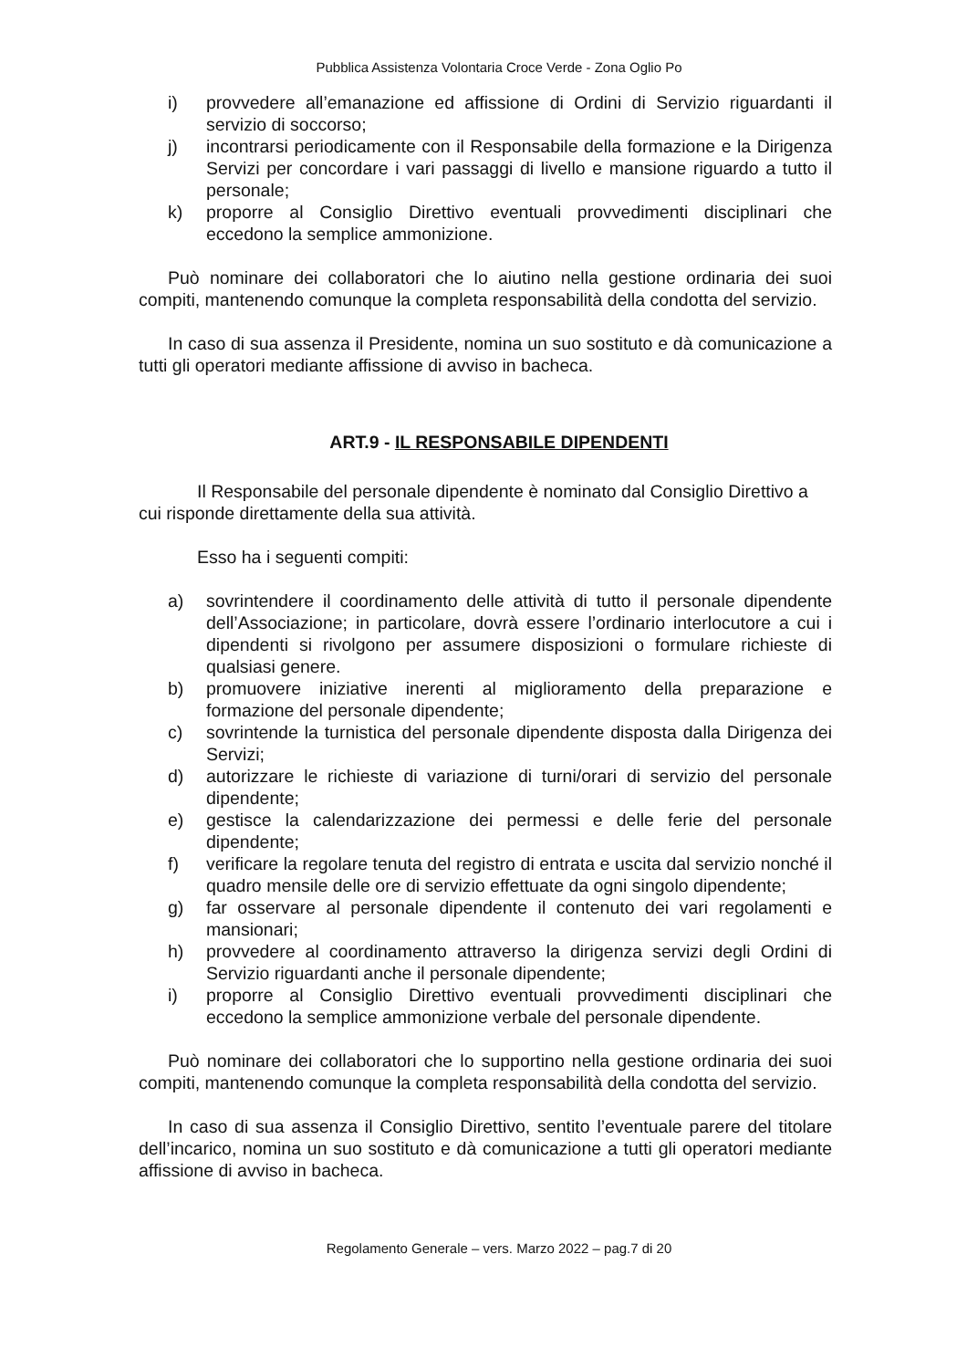Pubblica Assistenza Volontaria Croce Verde - Zona Oglio Po
i) provvedere all’emanazione ed affissione di Ordini di Servizio riguardanti il servizio di soccorso;
j) incontrarsi periodicamente con il Responsabile della formazione e la Dirigenza Servizi per concordare i vari passaggi di livello e mansione riguardo a tutto il personale;
k) proporre al Consiglio Direttivo eventuali provvedimenti disciplinari che eccedono la semplice ammonizione.
Può nominare dei collaboratori che lo aiutino nella gestione ordinaria dei suoi compiti, mantenendo comunque la completa responsabilità della condotta del servizio.
In caso di sua assenza il Presidente, nomina un suo sostituto e dà comunicazione a tutti gli operatori mediante affissione di avviso in bacheca.
ART.9 - IL RESPONSABILE DIPENDENTI
Il Responsabile del personale dipendente è nominato dal Consiglio Direttivo a cui risponde direttamente della sua attività.
Esso ha i seguenti compiti:
a) sovrintendere il coordinamento delle attività di tutto il personale dipendente dell’Associazione; in particolare, dovrà essere l’ordinario interlocutore a cui i dipendenti si rivolgono per assumere disposizioni o formulare richieste di qualsiasi genere.
b) promuovere iniziative inerenti al miglioramento della preparazione e formazione del personale dipendente;
c) sovrintende la turnistica del personale dipendente disposta dalla Dirigenza dei Servizi;
d) autorizzare le richieste di variazione di turni/orari di servizio del personale dipendente;
e) gestisce la calendarizzazione dei permessi e delle ferie del personale dipendente;
f) verificare la regolare tenuta del registro di entrata e uscita dal servizio nonché il quadro mensile delle ore di servizio effettuate da ogni singolo dipendente;
g) far osservare al personale dipendente il contenuto dei vari regolamenti e mansionari;
h) provvedere al coordinamento attraverso la dirigenza servizi degli Ordini di Servizio riguardanti anche il personale dipendente;
i) proporre al Consiglio Direttivo eventuali provvedimenti disciplinari che eccedono la semplice ammonizione verbale del personale dipendente.
Può nominare dei collaboratori che lo supportino nella gestione ordinaria dei suoi compiti, mantenendo comunque la completa responsabilità della condotta del servizio.
In caso di sua assenza il Consiglio Direttivo, sentito l’eventuale parere del titolare dell’incarico, nomina un suo sostituto e dà comunicazione a tutti gli operatori mediante affissione di avviso in bacheca.
Regolamento Generale – vers. Marzo 2022 – pag.7 di 20